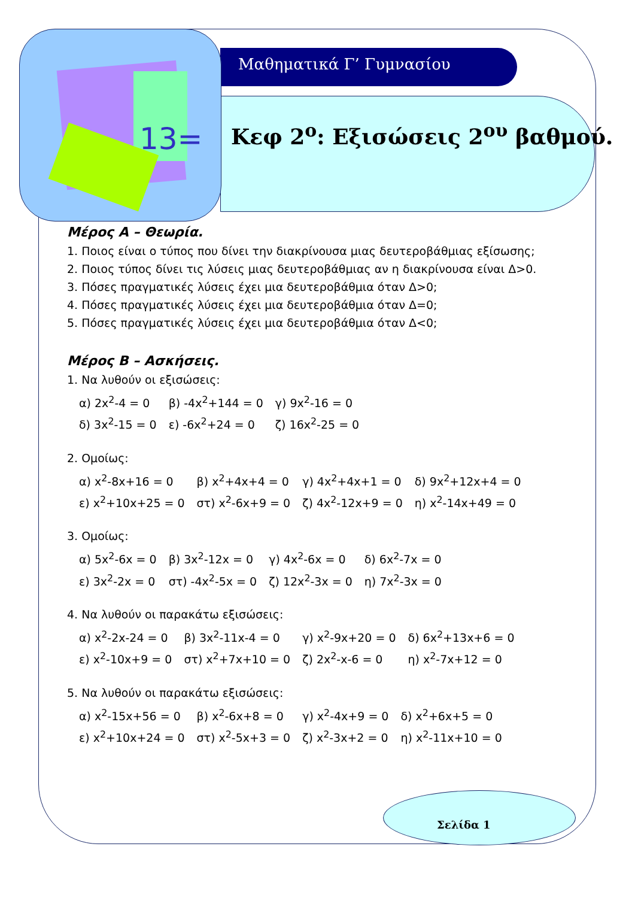13=
Μαθηματικά Γ’ Γυμνασίου
Κεφ 2<sup>ο</sup>: Εξισώσεις 2<sup>ου</sup> βαθμού.
Μέρος Α – Θεωρία.
1. Ποιος είναι ο τύπος που δίνει την διακρίνουσα μιας δευτεροβάθμιας εξίσωσης;
2. Ποιος τύπος δίνει τις λύσεις μιας δευτεροβάθμιας αν η διακρίνουσα είναι Δ>0.
3. Πόσες πραγματικές λύσεις έχει μια δευτεροβάθμια όταν Δ>0;
4. Πόσες πραγματικές λύσεις έχει μια δευτεροβάθμια όταν Δ=0;
5. Πόσες πραγματικές λύσεις έχει μια δευτεροβάθμια όταν Δ<0;
Μέρος Β – Ασκήσεις.
1. Να λυθούν οι εξισώσεις:
| α) 2x<sup>2</sup>-4 = 0 | β) -4x<sup>2</sup>+144 = 0 | γ) 9x<sup>2</sup>-16 = 0 |
| δ) 3x<sup>2</sup>-15 = 0 | ε) -6x<sup>2</sup>+24 = 0 | ζ) 16x<sup>2</sup>-25 = 0 |
2. Ομοίως:
| α) x<sup>2</sup>-8x+16 = 0 | β) x<sup>2</sup>+4x+4 = 0 | γ) 4x<sup>2</sup>+4x+1 = 0 | δ) 9x<sup>2</sup>+12x+4 = 0 |
| ε) x<sup>2</sup>+10x+25 = 0 | στ) x<sup>2</sup>-6x+9 = 0 | ζ) 4x<sup>2</sup>-12x+9 = 0 | η) x<sup>2</sup>-14x+49 = 0 |
3. Ομοίως:
| α) 5x<sup>2</sup>-6x = 0 | β) 3x<sup>2</sup>-12x = 0 | γ) 4x<sup>2</sup>-6x = 0 | δ) 6x<sup>2</sup>-7x = 0 |
| ε) 3x<sup>2</sup>-2x = 0 | στ) -4x<sup>2</sup>-5x = 0 | ζ) 12x<sup>2</sup>-3x = 0 | η) 7x<sup>2</sup>-3x = 0 |
4. Να λυθούν οι παρακάτω εξισώσεις:
| α) x<sup>2</sup>-2x-24 = 0 | β) 3x<sup>2</sup>-11x-4 = 0 | γ) x<sup>2</sup>-9x+20 = 0 | δ) 6x<sup>2</sup>+13x+6 = 0 |
| ε) x<sup>2</sup>-10x+9 = 0 | στ) x<sup>2</sup>+7x+10 = 0 | ζ) 2x<sup>2</sup>-x-6 = 0 | η) x<sup>2</sup>-7x+12 = 0 |
5. Να λυθούν οι παρακάτω εξισώσεις:
| α) x<sup>2</sup>-15x+56 = 0 | β) x<sup>2</sup>-6x+8 = 0 | γ) x<sup>2</sup>-4x+9 = 0 | δ) x<sup>2</sup>+6x+5 = 0 |
| ε) x<sup>2</sup>+10x+24 = 0 | στ) x<sup>2</sup>-5x+3 = 0 | ζ) x<sup>2</sup>-3x+2 = 0 | η) x<sup>2</sup>-11x+10 = 0 |
Σελίδα 1